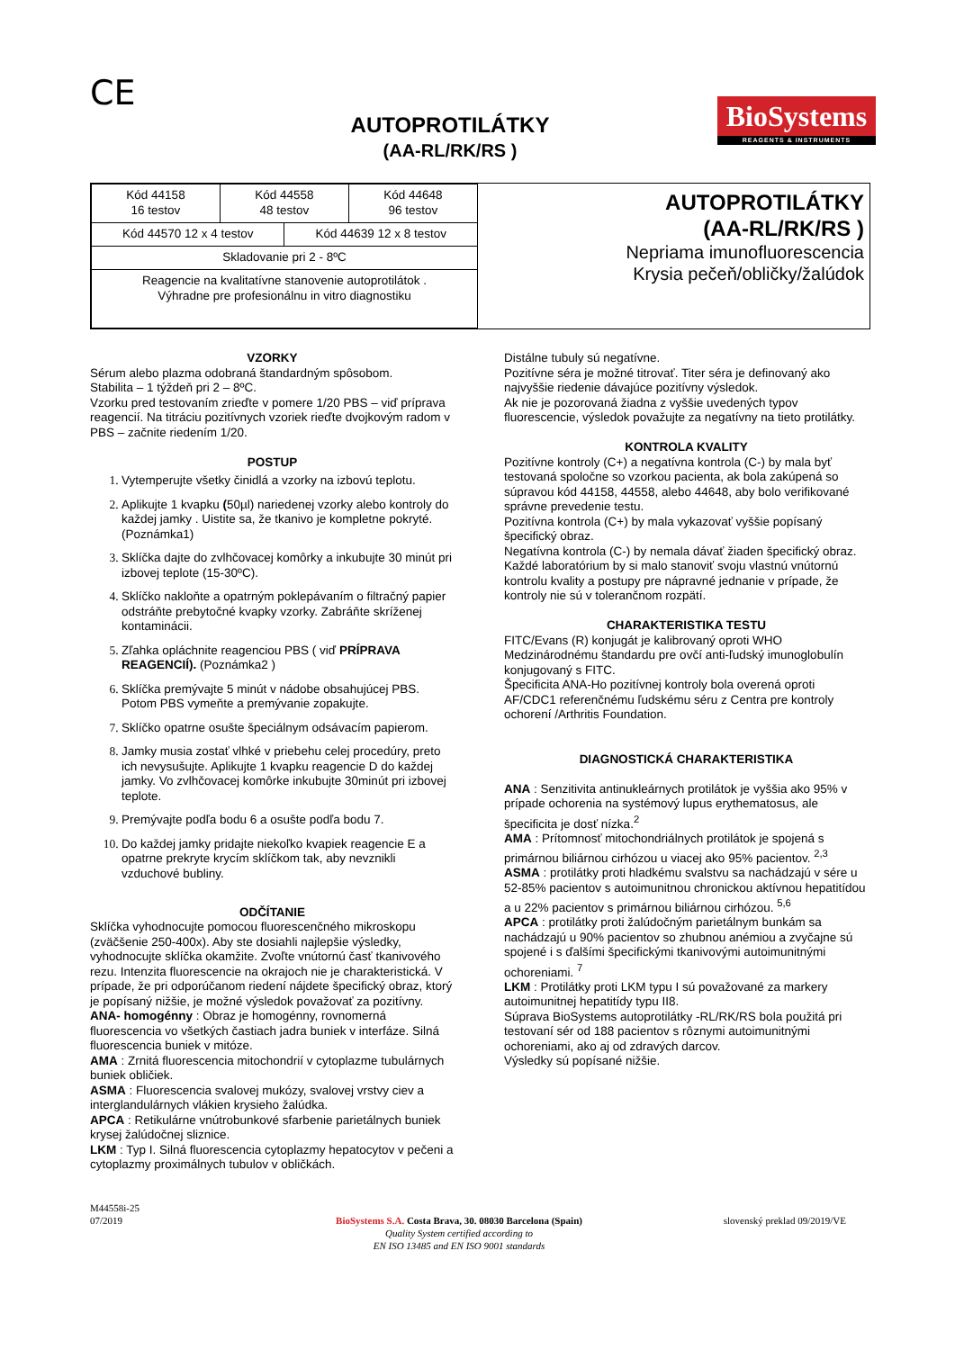CE
AUTOPROTILÁTKY
(AA-RL/RK/RS )
BioSystems
REAGENTS & INSTRUMENTS
| Kód 44158 16 testov | Kód 44558 48 testov | | Kód 44648 96 testov |
| Kód 44570 12 x 4 testov | | Kód 44639 12 x 8 testov | |
| Skladovanie pri 2 - 8ºC | | | |
| Reagencie na kvalitatívne stanovenie autoprotilátok . Výhradne pre profesionálnu in vitro diagnostiku | | | |
AUTOPROTILÁTKY
(AA-RL/RK/RS )
Nepriama imunofluorescencia
Krysia pečeň/obličky/žalúdok
VZORKY
Sérum alebo plazma odobraná štandardným spôsobom.
Stabilita – 1 týždeň pri 2 – 8ºC.
Vzorku pred testovaním zrieďte v pomere 1/20 PBS – viď príprava reagencií. Na titráciu pozitívnych vzoriek rieďte dvojkovým radom v PBS – začnite riedením 1/20.
POSTUP
1. Vytemperujte všetky činidlá a vzorky na izbovú teplotu.
2. Aplikujte 1 kvapku (50µl) nariedenej vzorky alebo kontroly do každej jamky . Uistite sa, že tkanivo je kompletne pokryté. (Poznámka1)
3. Sklíčka dajte do zvlhčovacej komôrky a inkubujte 30 minút pri izbovej teplote (15-30ºC).
4. Sklíčko nakloňte a opatrným poklepávaním o filtračný papier odstráňte prebytočné kvapky vzorky. Zabráňte skríženej kontaminácii.
5. Zľahka opláchnite reagenciou PBS ( viď PRÍPRAVA REAGENCIÍ). (Poznámka2 )
6. Sklíčka premývajte 5 minút v nádobe obsahujúcej PBS. Potom PBS vymeňte a premývanie zopakujte.
7. Sklíčko opatrne osušte špeciálnym odsávacím papierom.
8. Jamky musia zostať vlhké v priebehu celej procedúry, preto ich nevysušujte. Aplikujte 1 kvapku reagencie D do každej jamky. Vo zvlhčovacej komôrke inkubujte 30minút pri izbovej teplote.
9. Premývajte podľa bodu 6 a osušte podľa bodu 7.
10. Do každej jamky pridajte niekoľko kvapiek reagencie E a opatrne prekryte krycím sklíčkom tak, aby nevznikli vzduchové bubliny.
ODČÍTANIE
Sklíčka vyhodnocujte pomocou fluorescenčného mikroskopu (zväčšenie 250-400x). Aby ste dosiahli najlepšie výsledky, vyhodnocujte sklíčka okamžite. Zvoľte vnútornú časť tkanivového rezu. Intenzita fluorescencie na okrajoch nie je charakteristická. V prípade, že pri odporúčanom riedení nájdete špecifický obraz, ktorý je popísaný nižšie, je možné výsledok považovať za pozitívny.
ANA- homogénny : Obraz je homogénny, rovnomerná fluorescencia vo všetkých častiach jadra buniek v interfáze. Silná fluorescencia buniek v mitóze.
AMA : Zrnitá fluorescencia mitochondrií v cytoplazme tubulárnych buniek obličiek.
ASMA : Fluorescencia svalovej mukózy, svalovej vrstvy ciev a interglandulárnych vlákien krysieho žalúdka.
APCA : Retikulárne vnútrobunkové sfarbenie parietálnych buniek krysej žalúdočnej sliznice.
LKM : Typ I. Silná fluorescencia cytoplazmy hepatocytov v pečeni a cytoplazmy proximálnych tubulov v obličkách.
Distálne tubuly sú negatívne.
Pozitívne séra je možné titrovať. Titer séra je definovaný ako najvyššie riedenie dávajúce pozitívny výsledok.
Ak nie je pozorovaná žiadna z vyššie uvedených typov fluorescencie, výsledok považujte za negatívny na tieto protilátky.
KONTROLA KVALITY
Pozitívne kontroly (C+) a negatívna kontrola (C-) by mala byť testovaná spoločne so vzorkou pacienta, ak bola zakúpená so súpravou kód 44158, 44558, alebo 44648, aby bolo verifikované správne prevedenie testu.
Pozitívna kontrola (C+) by mala vykazovať vyššie popísaný špecifický obraz.
Negatívna kontrola (C-) by nemala dávať žiaden špecifický obraz.
Každé laboratórium by si malo stanoviť svoju vlastnú vnútornú kontrolu kvality a postupy pre nápravné jednanie v prípade, že kontroly nie sú v tolerančnom rozpätí.
CHARAKTERISTIKA TESTU
FITC/Evans (R) konjugát je kalibrovaný oproti WHO Medzinárodnému štandardu pre ovčí anti-ľudský imunoglobulín konjugovaný s FITC.
Špecificita ANA-Ho pozitívnej kontroly bola overená oproti AF/CDC1 referenčnému ľudskému séru z Centra pre kontroly ochorení /Arthritis Foundation.
DIAGNOSTICKÁ CHARAKTERISTIKA
ANA : Senzitivita antinukleárnych protilátok je vyššia ako 95% v prípade ochorenia na systémový lupus erythematosus, ale špecificita je dosť nízka.<sup>2</sup>
AMA : Prítomnosť mitochondriálnych protilátok je spojená s primárnou biliárnou cirhózou u viacej ako 95% pacientov. <sup>2,3</sup>
ASMA : protilátky proti hladkému svalstvu sa nachádzajú v sére u 52-85% pacientov s autoimunitnou chronickou aktívnou hepatitídou a u 22% pacientov s primárnou biliárnou cirhózou. <sup>5,6</sup>
APCA : protilátky proti žalúdočným parietálnym bunkám sa nachádzajú u 90% pacientov so zhubnou anémiou a zvyčajne sú spojené i s ďalšími špecifickými tkanivovými autoimunitnými ochoreniami. <sup>7</sup>
LKM : Protilátky proti LKM typu I sú považované za markery autoimunitnej hepatitídy typu II8.
Súprava BioSystems autoprotilátky -RL/RK/RS bola použitá pri testovaní sér od 188 pacientov s rôznymi autoimunitnými ochoreniami, ako aj od zdravých darcov.
Výsledky sú popísané nižšie.
M44558i-25
07/2019
BioSystems S.A. Costa Brava, 30. 08030 Barcelona (Spain)
Quality System certified according to
EN ISO 13485 and EN ISO 9001 standards
slovenský preklad 09/2019/VE